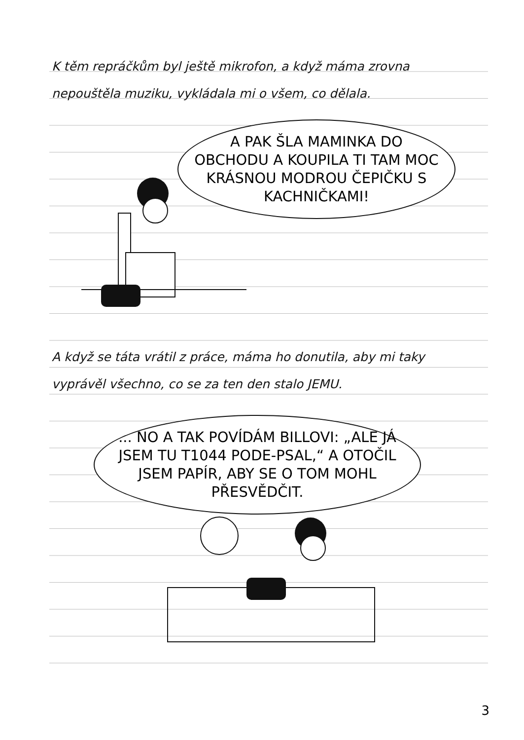K těm repráčkům byl ještě mikrofon, a když máma zrovna nepouštěla muziku, vykládala mi o všem, co dělala.
A PAK ŠLA MAMINKA DO OBCHODU A KOUPILA TI TAM MOC KRÁSNOU MODROU ČEPIČKU S KACHNIČKAMI!
A když se táta vrátil z práce, máma ho donutila, aby mi taky vyprávěl všechno, co se za ten den stalo JEMU.
... NO A TAK POVÍDÁM BILLOVI: „ALE JÁ JSEM TU T1044 PODE-PSAL,“ A OTOČIL JSEM PAPÍR, ABY SE O TOM MOHL PŘESVĚDČIT.
3